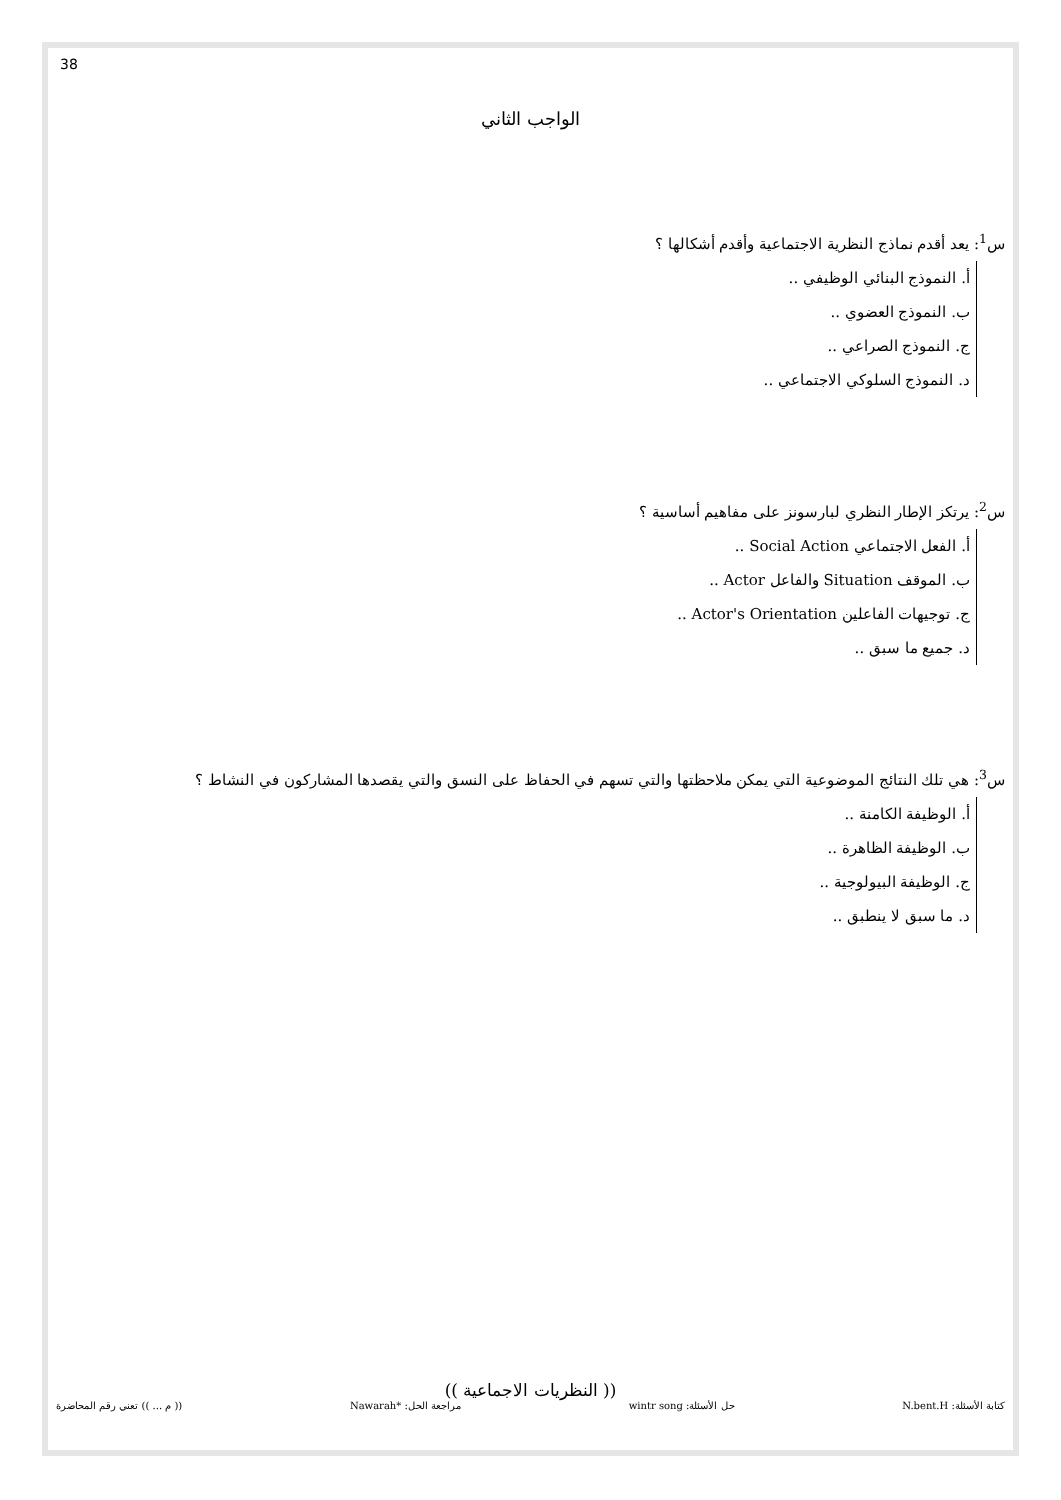38
الواجب الثاني
س<sup>1</sup>: يعد أقدم نماذج النظرية الاجتماعية وأقدم أشكالها ؟
أ. النموذج البنائي الوظيفي ..
ب. النموذج العضوي ..
ج. النموذج الصراعي ..
د. النموذج السلوكي الاجتماعي ..
س<sup>2</sup>: يرتكز الإطار النظري لبارسونز على مفاهيم أساسية ؟
أ. الفعل الاجتماعي Social Action ..
ب. الموقف Situation والفاعل Actor ..
ج. توجيهات الفاعلين Actor's Orientation ..
د. جميع ما سبق ..
س<sup>3</sup>: هي تلك النتائج الموضوعية التي يمكن ملاحظتها والتي تسهم في الحفاظ على النسق والتي يقصدها المشاركون في النشاط ؟
أ. الوظيفة الكامنة ..
ب. الوظيفة الظاهرة ..
ج. الوظيفة البيولوجية ..
د. ما سبق لا ينطبق ..
(( النظريات الاجماعية ))
كتابة الأسئلة: N.bent.H حل الأسئلة: wintr song مراجعة الحل: *Nawarah (( م ... )) تعني رقم المحاضرة